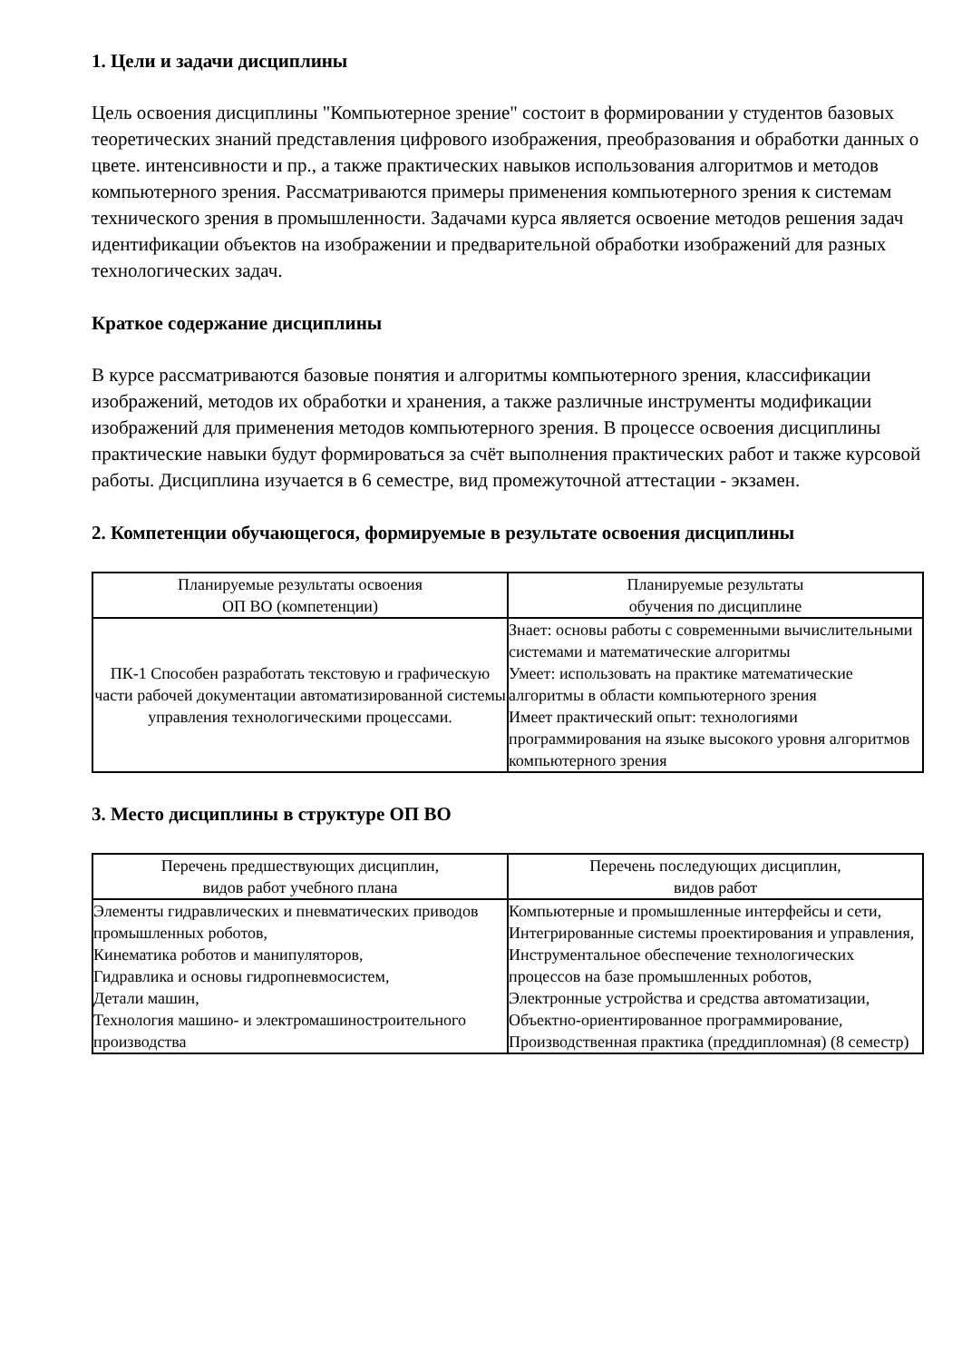1. Цели и задачи дисциплины
Цель освоения дисциплины "Компьютерное зрение" состоит в формировании у студентов базовых теоретических знаний представления цифрового изображения, преобразования и обработки данных о цвете. интенсивности и пр., а также практических навыков использования алгоритмов и методов компьютерного зрения. Рассматриваются примеры применения компьютерного зрения к системам технического зрения в промышленности. Задачами курса является освоение методов решения задач идентификации объектов на изображении и предварительной обработки изображений для разных технологических задач.
Краткое содержание дисциплины
В курсе рассматриваются базовые понятия и алгоритмы компьютерного зрения, классификации изображений, методов их обработки и хранения, а также различные инструменты модификации изображений для применения методов компьютерного зрения. В процессе освоения дисциплины практические навыки будут формироваться за счёт выполнения практических работ и также курсовой работы. Дисциплина изучается в 6 семестре, вид промежуточной аттестации - экзамен.
2. Компетенции обучающегося, формируемые в результате освоения дисциплины
| Планируемые результаты освоения ОП ВО (компетенции) | Планируемые результаты обучения по дисциплине |
| ПК-1 Способен разработать текстовую и графическую части рабочей документации автоматизированной системы управления технологическими процессами. | Знает: основы работы с современными вычислительными системами и математические алгоритмы Умеет: использовать на практике математические алгоритмы в области компьютерного зрения Имеет практический опыт: технологиями программирования на языке высокого уровня алгоритмов компьютерного зрения |
3. Место дисциплины в структуре ОП ВО
| Перечень предшествующих дисциплин, видов работ учебного плана | Перечень последующих дисциплин, видов работ |
| Элементы гидравлических и пневматических приводов промышленных роботов, Кинематика роботов и манипуляторов, Гидравлика и основы гидропневмосистем, Детали машин, Технология машино- и электромашиностроительного производства | Компьютерные и промышленные интерфейсы и сети, Интегрированные системы проектирования и управления, Инструментальное обеспечение технологических процессов на базе промышленных роботов, Электронные устройства и средства автоматизации, Объектно-ориентированное программирование, Производственная практика (преддипломная) (8 семестр) |